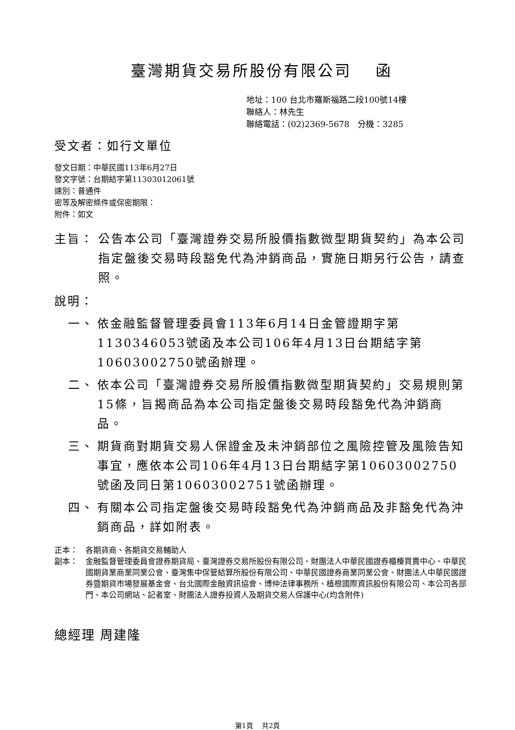臺灣期貨交易所股份有限公司　 函
地址：100 台北市羅斯福路二段100號14樓
聯絡人：林先生
聯絡電話：(02)2369-5678　分機：3285
受文者：如行文單位
發文日期：中華民國113年6月27日
發文字號：台期結字第11303012061號
速別：普通件
密等及解密條件或保密期限：
附件：如文
主旨： 公告本公司「臺灣證券交易所股價指數微型期貨契約」為本公司指定盤後交易時段豁免代為沖銷商品，實施日期另行公告，請查照。
說明：
一、 依金融監督管理委員會113年6月14日金管證期字第1130346053號函及本公司106年4月13日台期結字第10603002750號函辦理。
二、 依本公司「臺灣證券交易所股價指數微型期貨契約」交易規則第15條，旨揭商品為本公司指定盤後交易時段豁免代為沖銷商品。
三、 期貨商對期貨交易人保證金及未沖銷部位之風險控管及風險告知事宜，應依本公司106年4月13日台期結字第10603002750號函及同日第10603002751號函辦理。
四、 有關本公司指定盤後交易時段豁免代為沖銷商品及非豁免代為沖銷商品，詳如附表。
正本： 各期貨商、各期貨交易輔助人
副本： 金融監督管理委員會證券期貨局、臺灣證券交易所股份有限公司、財團法人中華民國證券櫃檯買賣中心、中華民國期貨業商業同業公會、臺灣集中保管結算所股份有限公司、中華民國證券商業同業公會、財團法人中華民國證券暨期貨市場發展基金會、台北國際金融資訊協會、博仲法律事務所、植根國際資訊股份有限公司、本公司各部門、本公司網站、記者室、財團法人證券投資人及期貨交易人保護中心(均含附件)
總經理 周建隆
第1頁　 共2頁